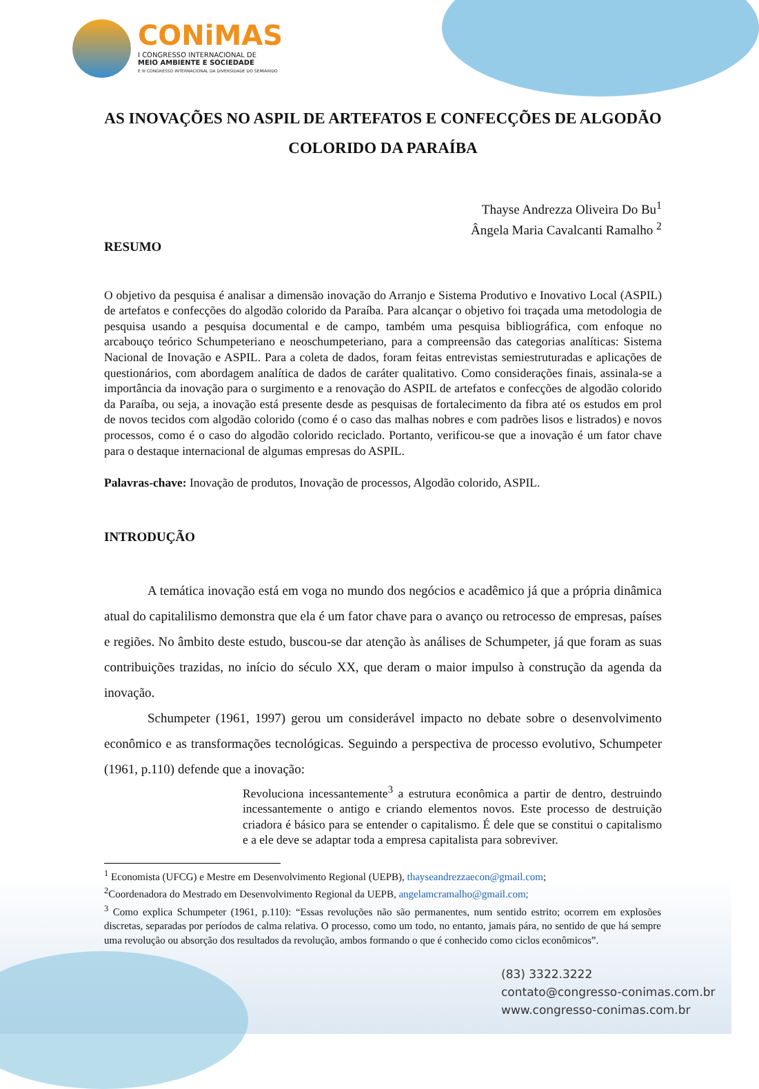CONiMAS
I CONGRESSO INTERNACIONAL DE
MEIO AMBIENTE E SOCIEDADE
E III CONGRESSO INTERNACIONAL DA DIVERSIDADE DO SEMIÁRIDO
AS INOVAÇÕES NO ASPIL DE ARTEFATOS E CONFECÇÕES DE ALGODÃO COLORIDO DA PARAÍBA
Thayse Andrezza Oliveira Do Bu<sup>1</sup>
Ângela Maria Cavalcanti Ramalho <sup>2</sup>
RESUMO
O objetivo da pesquisa é analisar a dimensão inovação do Arranjo e Sistema Produtivo e Inovativo Local (ASPIL) de artefatos e confecções do algodão colorido da Paraíba. Para alcançar o objetivo foi traçada uma metodologia de pesquisa usando a pesquisa documental e de campo, também uma pesquisa bibliográfica, com enfoque no arcabouço teórico Schumpeteriano e neoschumpeteriano, para a compreensão das categorias analíticas: Sistema Nacional de Inovação e ASPIL. Para a coleta de dados, foram feitas entrevistas semiestruturadas e aplicações de questionários, com abordagem analítica de dados de caráter qualitativo. Como considerações finais, assinala-se a importância da inovação para o surgimento e a renovação do ASPIL de artefatos e confecções de algodão colorido da Paraíba, ou seja, a inovação está presente desde as pesquisas de fortalecimento da fibra até os estudos em prol de novos tecidos com algodão colorido (como é o caso das malhas nobres e com padrões lisos e listrados) e novos processos, como é o caso do algodão colorido reciclado. Portanto, verificou-se que a inovação é um fator chave para o destaque internacional de algumas empresas do ASPIL.
Palavras-chave: Inovação de produtos, Inovação de processos, Algodão colorido, ASPIL.
INTRODUÇÃO
A temática inovação está em voga no mundo dos negócios e acadêmico já que a própria dinâmica atual do capitalilismo demonstra que ela é um fator chave para o avanço ou retrocesso de empresas, países e regiões. No âmbito deste estudo, buscou-se dar atenção às análises de Schumpeter, já que foram as suas contribuições trazidas, no início do século XX, que deram o maior impulso à construção da agenda da inovação.
Schumpeter (1961, 1997) gerou um considerável impacto no debate sobre o desenvolvimento econômico e as transformações tecnológicas. Seguindo a perspectiva de processo evolutivo, Schumpeter (1961, p.110) defende que a inovação:
Revoluciona incessantemente<sup>3</sup> a estrutura econômica a partir de dentro, destruindo incessantemente o antigo e criando elementos novos. Este processo de destruição criadora é básico para se entender o capitalismo. É dele que se constitui o capitalismo e a ele deve se adaptar toda a empresa capitalista para sobreviver.
<sup>1</sup> Economista (UFCG) e Mestre em Desenvolvimento Regional (UEPB), thayseandrezzaecon@gmail.com;
<sup>2</sup> Coordenadora do Mestrado em Desenvolvimento Regional da UEPB, angelamcramalho@gmail.com;
<sup>3</sup> Como explica Schumpeter (1961, p.110): “Essas revoluções não são permanentes, num sentido estrito; ocorrem em explosões discretas, separadas por períodos de calma relativa. O processo, como um todo, no entanto, jamais pára, no sentido de que há sempre uma revolução ou absorção dos resultados da revolução, ambos formando o que é conhecido como ciclos econômicos”.
(83) 3322.3222
contato@congresso-conimas.com.br
www.congresso-conimas.com.br